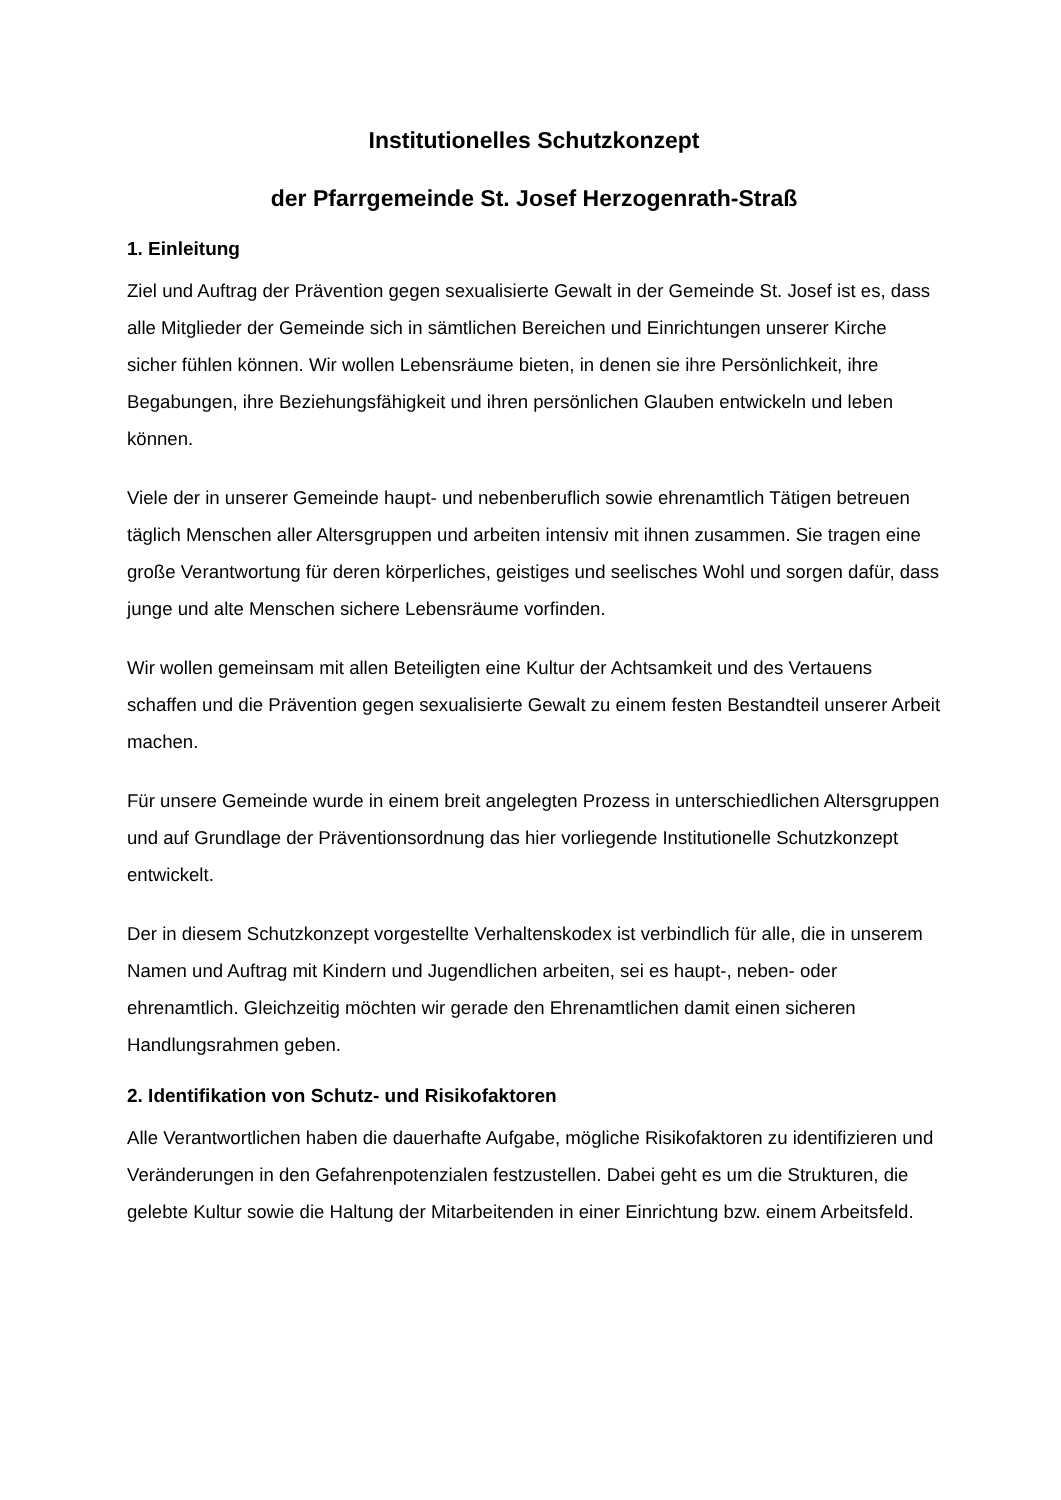Institutionelles Schutzkonzept
der Pfarrgemeinde St. Josef Herzogenrath-Straß
1. Einleitung
Ziel und Auftrag der Prävention gegen sexualisierte Gewalt in der Gemeinde St. Josef ist es, dass alle Mitglieder der Gemeinde sich in sämtlichen Bereichen und Einrichtungen unserer Kirche sicher fühlen können. Wir wollen Lebensräume bieten, in denen sie ihre Persönlichkeit, ihre Begabungen, ihre Beziehungsfähigkeit und ihren persönlichen Glauben entwickeln und leben können.
Viele der in unserer Gemeinde haupt- und nebenberuflich sowie ehrenamtlich Tätigen betreuen täglich Menschen aller Altersgruppen und arbeiten intensiv mit ihnen zusammen. Sie tragen eine große Verantwortung für deren körperliches, geistiges und seelisches Wohl und sorgen dafür, dass junge und alte Menschen sichere Lebensräume vorfinden.
Wir wollen gemeinsam mit allen Beteiligten eine Kultur der Achtsamkeit und des Vertauens schaffen und die Prävention gegen sexualisierte Gewalt zu einem festen Bestandteil unserer Arbeit machen.
Für unsere Gemeinde wurde in einem breit angelegten Prozess in unterschiedlichen Altersgruppen und auf Grundlage der Präventionsordnung das hier vorliegende Institutionelle Schutzkonzept entwickelt.
Der in diesem Schutzkonzept vorgestellte Verhaltenskodex ist verbindlich für alle, die in unserem Namen und Auftrag mit Kindern und Jugendlichen arbeiten, sei es haupt-, neben- oder ehrenamtlich. Gleichzeitig möchten wir gerade den Ehrenamtlichen damit einen sicheren Handlungsrahmen geben.
2. Identifikation von Schutz- und Risikofaktoren
Alle Verantwortlichen haben die dauerhafte Aufgabe, mögliche Risikofaktoren zu identifizieren und Veränderungen in den Gefahrenpotenzialen festzustellen. Dabei geht es um die Strukturen, die gelebte Kultur sowie die Haltung der Mitarbeitenden in einer Einrichtung bzw. einem Arbeitsfeld.